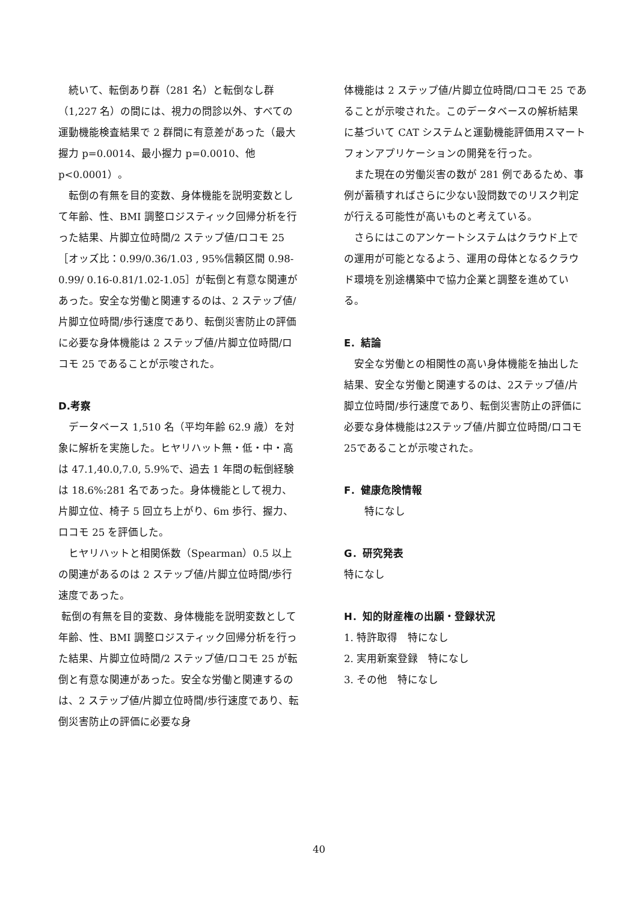続いて、転倒あり群（281 名）と転倒なし群（1,227 名）の間には、視力の問診以外、すべての運動機能検査結果で 2 群間に有意差があった（最大握力 p=0.0014、最小握力 p=0.0010、他 p<0.0001）。
　転倒の有無を目的変数、身体機能を説明変数として年齢、性、BMI 調整ロジスティック回帰分析を行った結果、片脚立位時間/2 ステップ値/ロコモ 25［オッズ比：0.99/0.36/1.03 , 95%信頼区間 0.98-0.99/ 0.16-0.81/1.02-1.05］が転倒と有意な関連があった。安全な労働と関連するのは、2 ステップ値/片脚立位時間/歩行速度であり、転倒災害防止の評価に必要な身体機能は 2 ステップ値/片脚立位時間/ロコモ 25 であることが示唆された。
D.考察
　データベース 1,510 名（平均年齢 62.9 歳）を対象に解析を実施した。ヒヤリハット無・低・中・高は 47.1,40.0,7.0, 5.9%で、過去 1 年間の転倒経験は 18.6%:281 名であった。身体機能として視力、片脚立位、椅子 5 回立ち上がり、6m 歩行、握力、ロコモ 25 を評価した。
　ヒヤリハットと相関係数（Spearman）0.5 以上の関連があるのは 2 ステップ値/片脚立位時間/歩行速度であった。
転倒の有無を目的変数、身体機能を説明変数として年齢、性、BMI 調整ロジスティック回帰分析を行った結果、片脚立位時間/2 ステップ値/ロコモ 25 が転倒と有意な関連があった。安全な労働と関連するのは、2 ステップ値/片脚立位時間/歩行速度であり、転倒災害防止の評価に必要な身
体機能は 2 ステップ値/片脚立位時間/ロコモ 25 であることが示唆された。このデータベースの解析結果に基づいて CAT システムと運動機能評価用スマートフォンアプリケーションの開発を行った。
　また現在の労働災害の数が 281 例であるため、事例が蓄積すればさらに少ない設問数でのリスク判定が行える可能性が高いものと考えている。
　さらにはこのアンケートシステムはクラウド上での運用が可能となるよう、運用の母体となるクラウド環境を別途構築中で協力企業と調整を進めている。
E．結論
　安全な労働との相関性の高い身体機能を抽出した結果、安全な労働と関連するのは、2ステップ値/片脚立位時間/歩行速度であり、転倒災害防止の評価に必要な身体機能は2ステップ値/片脚立位時間/ロコモ25であることが示唆された。
F．健康危険情報
　　特になし
G．研究発表
特になし
H．知的財産権の出願・登録状況
1. 特許取得　特になし
2. 実用新案登録　特になし
3. その他　特になし
40